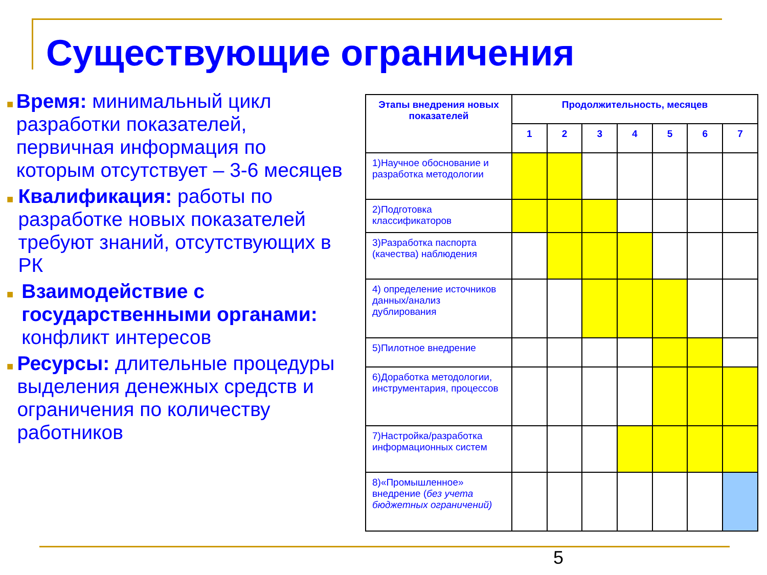Существующие ограничения
■
Время: минимальный цикл разработки показателей, первичная информация по которым отсутствует – 3-6 месяцев
■
Квалификация: работы по разработке новых показателей требуют знаний, отсутствующих в РК
■
Взаимодействие с государственными органами: конфликт интересов
■
Ресурсы: длительные процедуры выделения денежных средств и ограничения по количеству работников
| Этапы внедрения новых показателей | Продолжительность, месяцев | | | | | | |
| --- | --- | --- | --- | --- | --- | --- | --- |
| | 1 | 2 | 3 | 4 | 5 | 6 | 7 |
| 1)Научное обоснование и разработка методологии | | | | | | | |
| 2)Подготовка классификаторов | | | | | | | |
| 3)Разработка паспорта (качества) наблюдения | | | | | | | |
| 4) определение источников данных/анализ дублирования | | | | | | | |
| 5)Пилотное внедрение | | | | | | | |
| 6)Доработка методологии, инструментария, процессов | | | | | | | |
| 7)Настройка/разработка информационных систем | | | | | | | |
| 8)«Промышленное» внедрение ( без учета бюджетных ограничений) | | | | | | | |
5